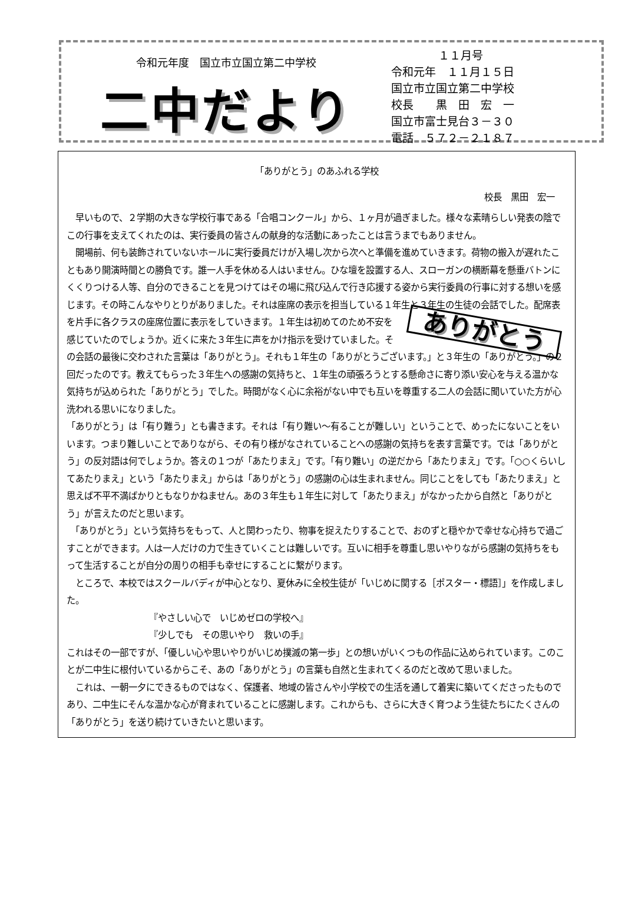令和元年度　国立市立国立第二中学校
二中だより
１１月号
令和元年　１１月１５日
国立市立国立第二中学校
校長　　黒　田　宏　一
国立市富士見台３－３０
電話　５７２－２１８７
「ありがとう」のあふれる学校
校長　黒田　宏一
　早いもので、２学期の大きな学校行事である「合唱コンクール」から、１ヶ月が過ぎました。様々な素晴らしい発表の陰でこの行事を支えてくれたのは、実行委員の皆さんの献身的な活動にあったことは言うまでもありません。
　開場前、何も装飾されていないホールに実行委員だけが入場し次から次へと準備を進めていきます。荷物の搬入が遅れたこともあり開演時間との勝負です。誰一人手を休める人はいません。ひな壇を設置する人、スローガンの横断幕を懸垂バトンにくくりつける人等、自分のできることを見つけてはその場に飛び込んで行き応援する姿から実行委員の行事に対する想いを感じます。その時こんなやりとりがありました。それは座席の表示を担当している１年生と３年生の生徒の会話でした。配席表を片手に各ク ありがとう ラスの座席位置に表示をしていきます。１年生は初めてのため不安を感じていたのでしょうか。近くに来た３年生に声をかけ指示を受けていました。その会話の最後に交わされた言葉は「ありがとう」。それも１年生の「ありがとうございます。」と３年生の「ありがとう。」の２回だったのです。教えてもらった３年生への感謝の気持ちと、１年生の頑張ろうとする懸命さに寄り添い安心を与える温かな気持ちが込められた「ありがとう」でした。時間がなく心に余裕がない中でも互いを尊重する二人の会話に聞いていた方が心洗われる思いになりました。
「ありがとう」は「有り難う」とも書きます。それは「有り難い～有ることが難しい」ということで、めったにないことをいいます。つまり難しいことでありながら、その有り様がなされていることへの感謝の気持ちを表す言葉です。では「ありがとう」の反対語は何でしょうか。答えの１つが「あたりまえ」です。「有り難い」の逆だから「あたりまえ」です。「○○くらいしてあたりまえ」という「あたりまえ」からは「ありがとう」の感謝の心は生まれません。同じことをしても「あたりまえ」と思えば不平不満ばかりともなりかねません。あの３年生も１年生に対して「あたりまえ」がなかったから自然と「ありがとう」が言えたのだと思います。
　「ありがとう」という気持ちをもって、人と関わったり、物事を捉えたりすることで、おのずと穏やかで幸せな心持ちで過ごすことができます。人は一人だけの力で生きていくことは難しいです。互いに相手を尊重し思いやりながら感謝の気持ちをもって生活することが自分の周りの相手も幸せにすることに繋がります。
　ところで、本校ではスクールバディが中心となり、夏休みに全校生徒が「いじめに関する［ポスター・標語］」を作成しました。
『やさしい心で　いじめゼロの学校へ』
『少しでも　その思いやり　救いの手』
これはその一部ですが、「優しい心や思いやりがいじめ撲滅の第一歩」との想いがいくつもの作品に込められています。このことが二中生に根付いているからこそ、あの「ありがとう」の言葉も自然と生まれてくるのだと改めて思いました。
　これは、一朝一夕にできるものではなく、保護者、地域の皆さんや小学校での生活を通して着実に築いてくださったものであり、二中生にそんな温かな心が育まれていることに感謝します。これからも、さらに大きく育つよう生徒たちにたくさんの「ありがとう」を送り続けていきたいと思います。